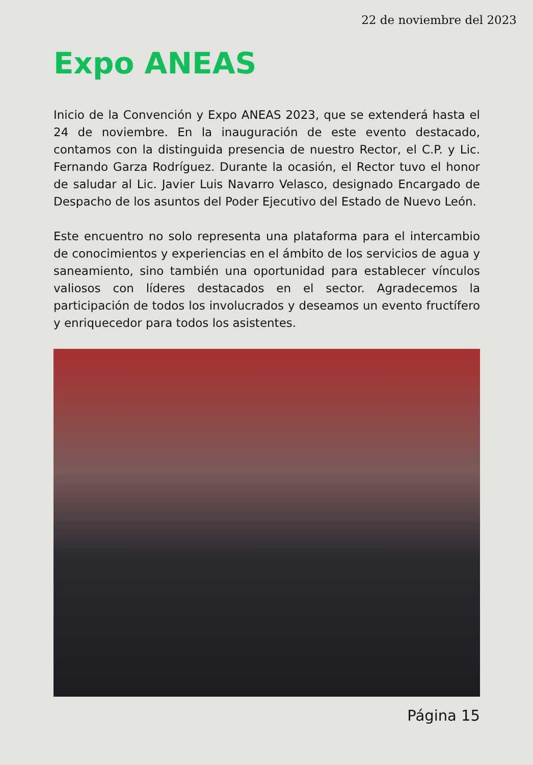22 de noviembre del 2023
Expo ANEAS
Inicio de la Convención y Expo ANEAS 2023, que se extenderá hasta el 24 de noviembre. En la inauguración de este evento destacado, contamos con la distinguida presencia de nuestro Rector, el C.P. y Lic. Fernando Garza Rodríguez. Durante la ocasión, el Rector tuvo el honor de saludar al Lic. Javier Luis Navarro Velasco, designado Encargado de Despacho de los asuntos del Poder Ejecutivo del Estado de Nuevo León.
Este encuentro no solo representa una plataforma para el intercambio de conocimientos y experiencias en el ámbito de los servicios de agua y saneamiento, sino también una oportunidad para establecer vínculos valiosos con líderes destacados en el sector. Agradecemos la participación de todos los involucrados y deseamos un evento fructífero y enriquecedor para todos los asistentes.
Página 15